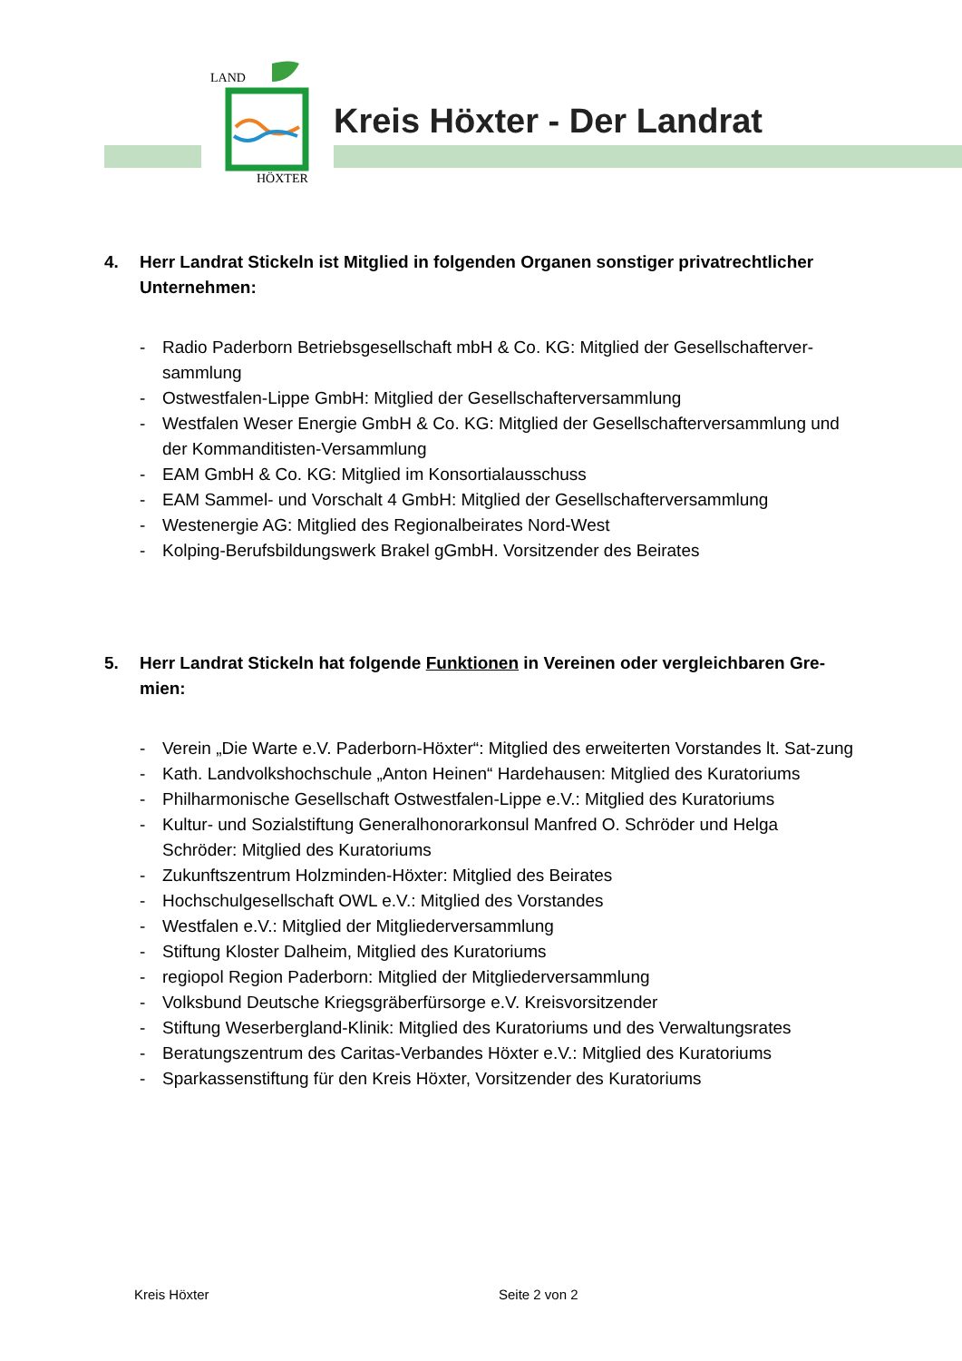LAND
HÖXTER
Kreis Höxter - Der Landrat
4. Herr Landrat Stickeln ist Mitglied in folgenden Organen sonstiger privatrechtlicher Unternehmen:
- Radio Paderborn Betriebsgesellschaft mbH & Co. KG: Mitglied der Gesellschafterver-sammlung
- Ostwestfalen-Lippe GmbH: Mitglied der Gesellschafterversammlung
- Westfalen Weser Energie GmbH & Co. KG: Mitglied der Gesellschafterversammlung und der Kommanditisten-Versammlung
- EAM GmbH & Co. KG: Mitglied im Konsortialausschuss
- EAM Sammel- und Vorschalt 4 GmbH: Mitglied der Gesellschafterversammlung
- Westenergie AG: Mitglied des Regionalbeirates Nord-West
- Kolping-Berufsbildungswerk Brakel gGmbH. Vorsitzender des Beirates
5. Herr Landrat Stickeln hat folgende Funktionen in Vereinen oder vergleichbaren Gre-mien:
- Verein „Die Warte e.V. Paderborn-Höxter“: Mitglied des erweiterten Vorstandes lt. Sat-zung
- Kath. Landvolkshochschule „Anton Heinen“ Hardehausen: Mitglied des Kuratoriums
- Philharmonische Gesellschaft Ostwestfalen-Lippe e.V.: Mitglied des Kuratoriums
- Kultur- und Sozialstiftung Generalhonorarkonsul Manfred O. Schröder und Helga Schröder: Mitglied des Kuratoriums
- Zukunftszentrum Holzminden-Höxter: Mitglied des Beirates
- Hochschulgesellschaft OWL e.V.: Mitglied des Vorstandes
- Westfalen e.V.: Mitglied der Mitgliederversammlung
- Stiftung Kloster Dalheim, Mitglied des Kuratoriums
- regiopol Region Paderborn: Mitglied der Mitgliederversammlung
- Volksbund Deutsche Kriegsgräberfürsorge e.V. Kreisvorsitzender
- Stiftung Weserbergland-Klinik: Mitglied des Kuratoriums und des Verwaltungsrates
- Beratungszentrum des Caritas-Verbandes Höxter e.V.: Mitglied des Kuratoriums
- Sparkassenstiftung für den Kreis Höxter, Vorsitzender des Kuratoriums
Kreis Höxter Seite 2 von 2